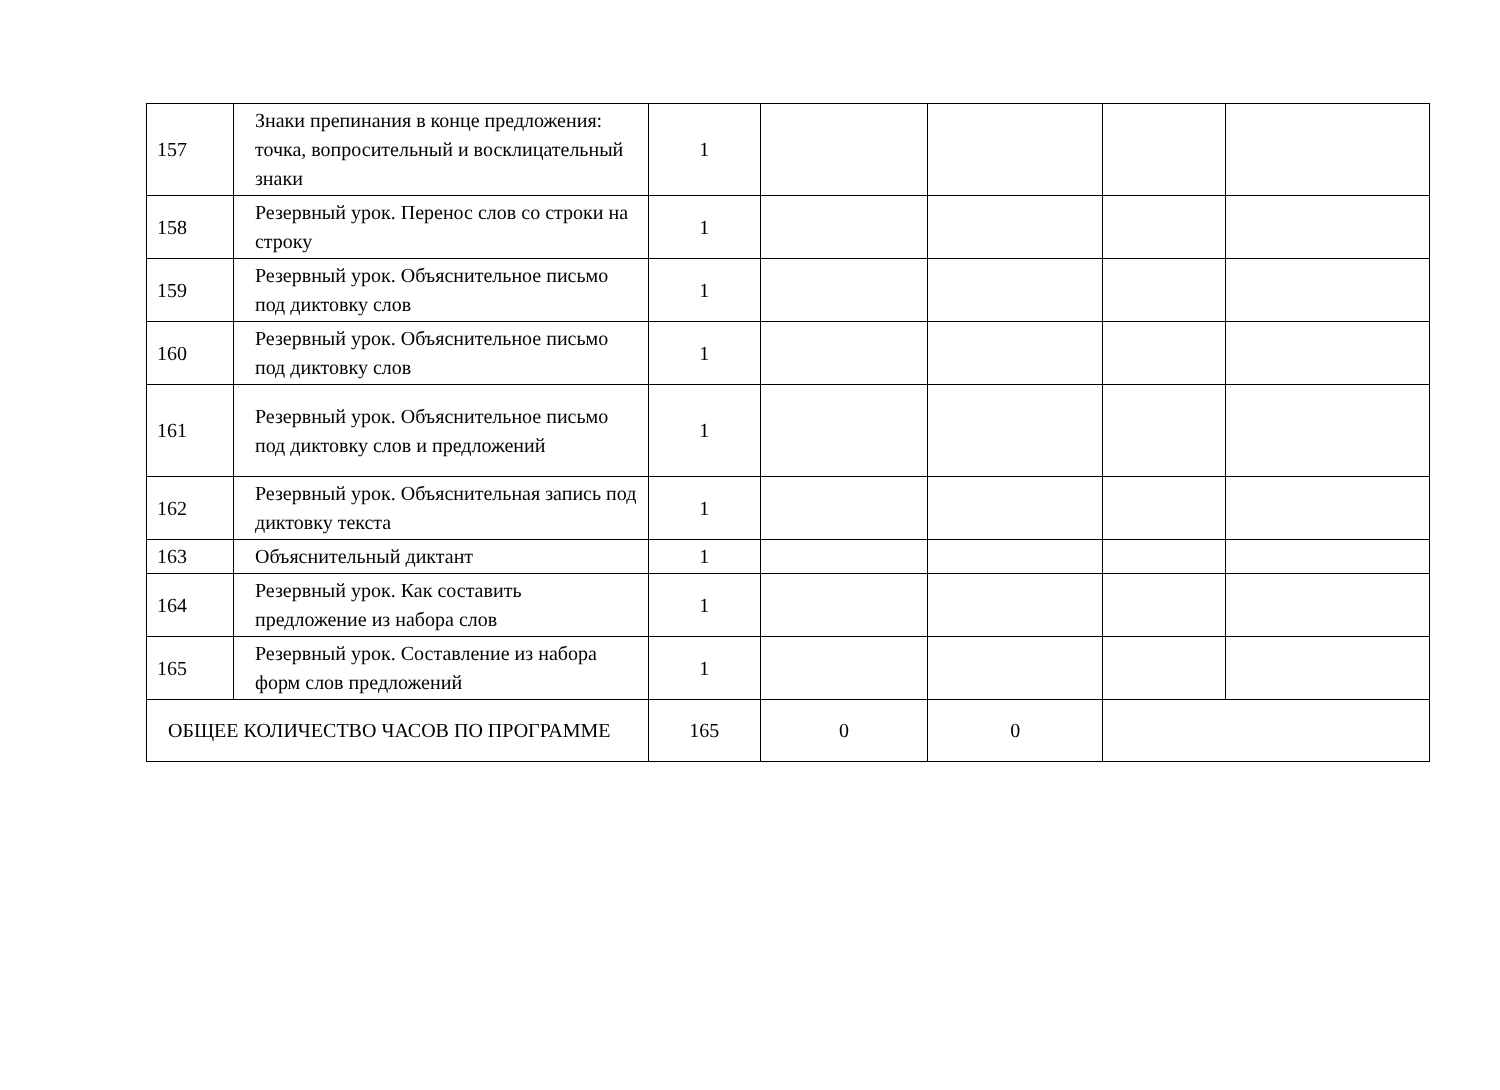| 157 | Знаки препинания в конце предложения: точка, вопросительный и восклицательный знаки | 1 | | | | |
| 158 | Резервный урок. Перенос слов со строки на строку | 1 | | | | |
| 159 | Резервный урок. Объяснительное письмо под диктовку слов | 1 | | | | |
| 160 | Резервный урок. Объяснительное письмо под диктовку слов | 1 | | | | |
| 161 | Резервный урок. Объяснительное письмо под диктовку слов и предложений | 1 | | | | |
| 162 | Резервный урок. Объяснительная запись под диктовку текста | 1 | | | | |
| 163 | Объяснительный диктант | 1 | | | | |
| 164 | Резервный урок. Как составить предложение из набора слов | 1 | | | | |
| 165 | Резервный урок. Составление из набора форм слов предложений | 1 | | | | |
| ОБЩЕЕ КОЛИЧЕСТВО ЧАСОВ ПО ПРОГРАММЕ | | 165 | 0 | 0 | | |